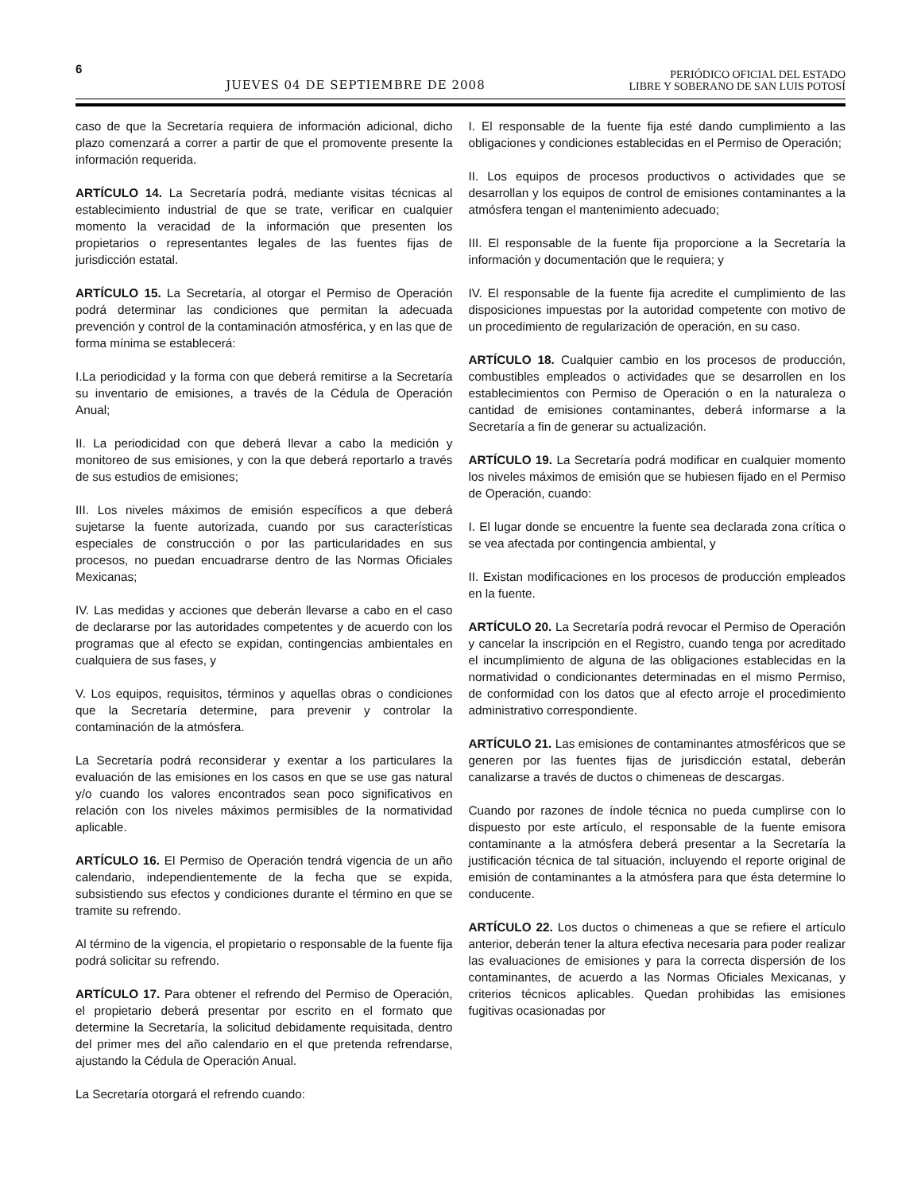6
JUEVES 04 DE SEPTIEMBRE DE 2008
PERIÓDICO OFICIAL DEL ESTADO
LIBRE Y SOBERANO DE SAN LUIS POTOSÍ
caso de que la Secretaría requiera de información adicional, dicho plazo comenzará a correr a partir de que el promovente presente la información requerida.
ARTÍCULO 14. La Secretaría podrá, mediante visitas técnicas al establecimiento industrial de que se trate, verificar en cualquier momento la veracidad de la información que presenten los propietarios o representantes legales de las fuentes fijas de jurisdicción estatal.
ARTÍCULO 15. La Secretaría, al otorgar el Permiso de Operación podrá determinar las condiciones que permitan la adecuada prevención y control de la contaminación atmosférica, y en las que de forma mínima se establecerá:
I.La periodicidad y la forma con que deberá remitirse a la Secretaría su inventario de emisiones, a través de la Cédula de Operación Anual;
II. La periodicidad con que deberá llevar a cabo la medición y monitoreo de sus emisiones, y con la que deberá reportarlo a través de sus estudios de emisiones;
III. Los niveles máximos de emisión específicos a que deberá sujetarse la fuente autorizada, cuando por sus características especiales de construcción o por las particularidades en sus procesos, no puedan encuadrarse dentro de las Normas Oficiales Mexicanas;
IV. Las medidas y acciones que deberán llevarse a cabo en el caso de declararse por las autoridades competentes y de acuerdo con los programas que al efecto se expidan, contingencias ambientales en cualquiera de sus fases, y
V. Los equipos, requisitos, términos y aquellas obras o condiciones que la Secretaría determine, para prevenir y controlar la contaminación de la atmósfera.
La Secretaría podrá reconsiderar y exentar a los particulares la evaluación de las emisiones en los casos en que se use gas natural y/o cuando los valores encontrados sean poco significativos en relación con los niveles máximos permisibles de la normatividad aplicable.
ARTÍCULO 16. El Permiso de Operación tendrá vigencia de un año calendario, independientemente de la fecha que se expida, subsistiendo sus efectos y condiciones durante el término en que se tramite su refrendo.
Al término de la vigencia, el propietario o responsable de la fuente fija podrá solicitar su refrendo.
ARTÍCULO 17. Para obtener el refrendo del Permiso de Operación, el propietario deberá presentar por escrito en el formato que determine la Secretaría, la solicitud debidamente requisitada, dentro del primer mes del año calendario en el que pretenda refrendarse, ajustando la Cédula de Operación Anual.
La Secretaría otorgará el refrendo cuando:
I. El responsable de la fuente fija esté dando cumplimiento a las obligaciones y condiciones establecidas en el Permiso de Operación;
II. Los equipos de procesos productivos o actividades que se desarrollan y los equipos de control de emisiones contaminantes a la atmósfera tengan el mantenimiento adecuado;
III. El responsable de la fuente fija proporcione a la Secretaría la información y documentación que le requiera; y
IV. El responsable de la fuente fija acredite el cumplimiento de las disposiciones impuestas por la autoridad competente con motivo de un procedimiento de regularización de operación, en su caso.
ARTÍCULO 18. Cualquier cambio en los procesos de producción, combustibles empleados o actividades que se desarrollen en los establecimientos con Permiso de Operación o en la naturaleza o cantidad de emisiones contaminantes, deberá informarse a la Secretaría a fin de generar su actualización.
ARTÍCULO 19. La Secretaría podrá modificar en cualquier momento los niveles máximos de emisión que se hubiesen fijado en el Permiso de Operación, cuando:
I. El lugar donde se encuentre la fuente sea declarada zona crítica o se vea afectada por contingencia ambiental, y
II. Existan modificaciones en los procesos de producción empleados en la fuente.
ARTÍCULO 20. La Secretaría podrá revocar el Permiso de Operación y cancelar la inscripción en el Registro, cuando tenga por acreditado el incumplimiento de alguna de las obligaciones establecidas en la normatividad o condicionantes determinadas en el mismo Permiso, de conformidad con los datos que al efecto arroje el procedimiento administrativo correspondiente.
ARTÍCULO 21. Las emisiones de contaminantes atmosféricos que se generen por las fuentes fijas de jurisdicción estatal, deberán canalizarse a través de ductos o chimeneas de descargas.
Cuando por razones de índole técnica no pueda cumplirse con lo dispuesto por este artículo, el responsable de la fuente emisora contaminante a la atmósfera deberá presentar a la Secretaría la justificación técnica de tal situación, incluyendo el reporte original de emisión de contaminantes a la atmósfera para que ésta determine lo conducente.
ARTÍCULO 22. Los ductos o chimeneas a que se refiere el artículo anterior, deberán tener la altura efectiva necesaria para poder realizar las evaluaciones de emisiones y para la correcta dispersión de los contaminantes, de acuerdo a las Normas Oficiales Mexicanas, y criterios técnicos aplicables. Quedan prohibidas las emisiones fugitivas ocasionadas por